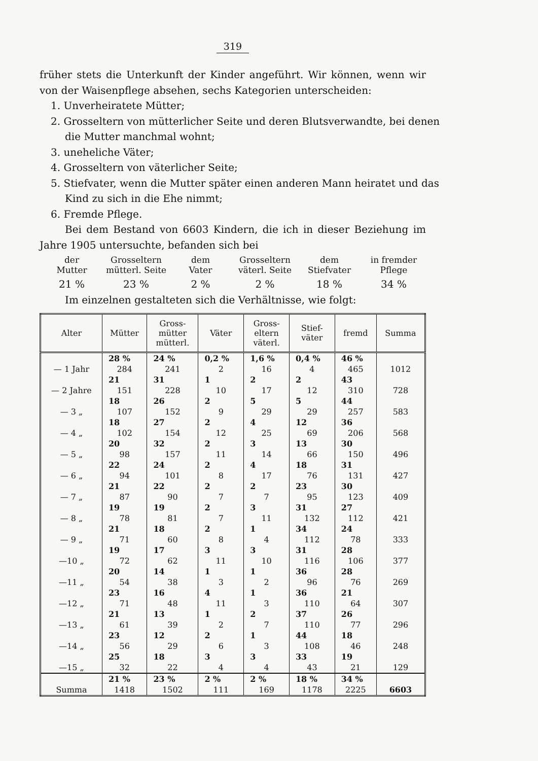319
früher stets die Unterkunft der Kinder angeführt. Wir können, wenn wir von der Waisenpflege absehen, sechs Kategorien unterscheiden:
1. Unverheiratete Mütter;
2. Grosseltern von mütterlicher Seite und deren Blutsverwandte, bei denen die Mutter manchmal wohnt;
3. uneheliche Väter;
4. Grosseltern von väterlicher Seite;
5. Stiefvater, wenn die Mutter später einen anderen Mann heiratet und das Kind zu sich in die Ehe nimmt;
6. Fremde Pflege.
Bei dem Bestand von 6603 Kindern, die ich in dieser Beziehung im Jahre 1905 untersuchte, befanden sich bei
der
Mutter
21 %
Grosseltern
mütterl. Seite
23 %
dem
Vater
2 %
Grosseltern
väterl. Seite
2 %
dem
Stiefvater
18 %
in fremder
Pflege
34 %
Im einzelnen gestalteten sich die Verhältnisse, wie folgt:
| Alter | Mütter | Gross- mütter mütterl. | Väter | Gross- eltern väterl. | Stief- väter | fremd | Summa |
| --- | --- | --- | --- | --- | --- | --- | --- |
| | 28 % | 24 % | 0,2 % | 1,6 % | 0,4 % | 46 % | |
| — 1 Jahr | 284 | 241 | 2 | 16 | 4 | 465 | 1012 |
| | 21 | 31 | 1 | 2 | 2 | 43 | |
| — 2 Jahre | 151 | 228 | 10 | 17 | 12 | 310 | 728 |
| | 18 | 26 | 2 | 5 | 5 | 44 | |
| — 3 „ | 107 | 152 | 9 | 29 | 29 | 257 | 583 |
| | 18 | 27 | 2 | 4 | 12 | 36 | |
| — 4 „ | 102 | 154 | 12 | 25 | 69 | 206 | 568 |
| | 20 | 32 | 2 | 3 | 13 | 30 | |
| — 5 „ | 98 | 157 | 11 | 14 | 66 | 150 | 496 |
| | 22 | 24 | 2 | 4 | 18 | 31 | |
| — 6 „ | 94 | 101 | 8 | 17 | 76 | 131 | 427 |
| | 21 | 22 | 2 | 2 | 23 | 30 | |
| — 7 „ | 87 | 90 | 7 | 7 | 95 | 123 | 409 |
| | 19 | 19 | 2 | 3 | 31 | 27 | |
| — 8 „ | 78 | 81 | 7 | 11 | 132 | 112 | 421 |
| | 21 | 18 | 2 | 1 | 34 | 24 | |
| — 9 „ | 71 | 60 | 8 | 4 | 112 | 78 | 333 |
| | 19 | 17 | 3 | 3 | 31 | 28 | |
| —10 „ | 72 | 62 | 11 | 10 | 116 | 106 | 377 |
| | 20 | 14 | 1 | 1 | 36 | 28 | |
| —11 „ | 54 | 38 | 3 | 2 | 96 | 76 | 269 |
| | 23 | 16 | 4 | 1 | 36 | 21 | |
| —12 „ | 71 | 48 | 11 | 3 | 110 | 64 | 307 |
| | 21 | 13 | 1 | 2 | 37 | 26 | |
| —13 „ | 61 | 39 | 2 | 7 | 110 | 77 | 296 |
| | 23 | 12 | 2 | 1 | 44 | 18 | |
| —14 „ | 56 | 29 | 6 | 3 | 108 | 46 | 248 |
| | 25 | 18 | 3 | 3 | 33 | 19 | |
| —15 „ | 32 | 22 | 4 | 4 | 43 | 21 | 129 |
| | 21 % | 23 % | 2 % | 2 % | 18 % | 34 % | |
| Summa | 1418 | 1502 | 111 | 169 | 1178 | 2225 | 6603 |